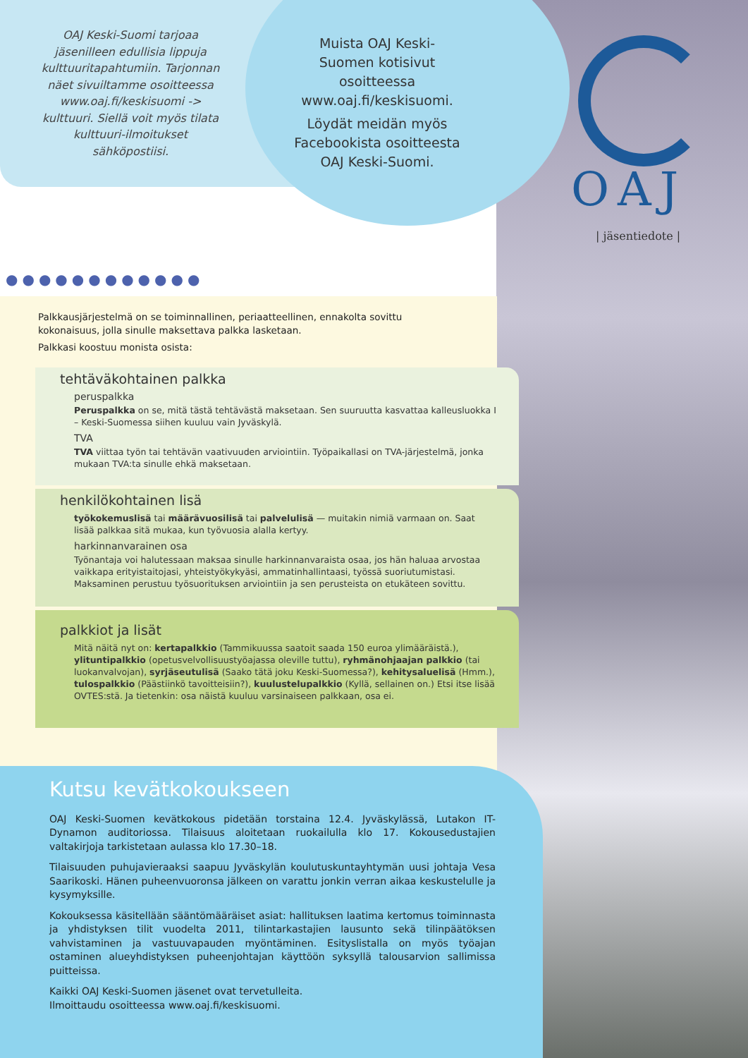OAJ Keski-Suomi tarjoaa jäsenilleen edullisia lippuja kulttuuritapahtumiin. Tarjonnan näet sivuiltamme osoitteessa www.oaj.fi/keskisuomi -> kulttuuri. Siellä voit myös tilata kulttuuri-ilmoitukset sähköpostiisi.
Muista OAJ Keski-Suomen kotisivut osoitteessa www.oaj.fi/keskisuomi.
Löydät meidän myös Facebookista osoitteesta OAJ Keski-Suomi.
OAJ
| jäsentiedote |
●●●●●●●●●●●●
Palkkausjärjestelmä on se toiminnallinen, periaatteellinen, ennakolta sovittu kokonaisuus, jolla sinulle maksettava palkka lasketaan.
Palkkasi koostuu monista osista:
tehtäväkohtainen palkka
peruspalkka
Peruspalkka on se, mitä tästä tehtävästä maksetaan. Sen suuruutta kasvattaa kalleusluokka I – Keski-Suomessa siihen kuuluu vain Jyväskylä.
TVA
TVA viittaa työn tai tehtävän vaativuuden arviointiin. Työpaikallasi on TVA-järjestelmä, jonka mukaan TVA:ta sinulle ehkä maksetaan.
henkilökohtainen lisä
työkokemuslisä tai määrävuosilisä tai palvelulisä — muitakin nimiä varmaan on. Saat lisää palkkaa sitä mukaa, kun työvuosia alalla kertyy.
harkinnanvarainen osa
Työnantaja voi halutessaan maksaa sinulle harkinnanvaraista osaa, jos hän haluaa arvostaa vaikkapa erityistaitojasi, yhteistyökykyäsi, ammatinhallintaasi, työssä suoriutumistasi. Maksaminen perustuu työsuorituksen arviointiin ja sen perusteista on etukäteen sovittu.
palkkiot ja lisät
Mitä näitä nyt on: kertapalkkio (Tammikuussa saatoit saada 150 euroa ylimääräistä.), ylituntipalkkio (opetusvelvollisuustyöajassa oleville tuttu), ryhmänohjaajan palkkio (tai luokanvalvojan), syrjäseutulisä (Saako tätä joku Keski-Suomessa?), kehitysaluelisä (Hmm.), tulospalkkio (Päästiinkö tavoitteisiin?), kuulustelupalkkio (Kyllä, sellainen on.) Etsi itse lisää OVTES:stä. Ja tietenkin: osa näistä kuuluu varsinaiseen palkkaan, osa ei.
Kutsu kevätkokoukseen
OAJ Keski-Suomen kevätkokous pidetään torstaina 12.4. Jyväskylässä, Lutakon IT-Dynamon auditoriossa. Tilaisuus aloitetaan ruokailulla klo 17. Kokousedustajien valtakirjoja tarkistetaan aulassa klo 17.30–18.
Tilaisuuden puhujavieraaksi saapuu Jyväskylän koulutuskuntayhtymän uusi johtaja Vesa Saarikoski. Hänen puheenvuoronsa jälkeen on varattu jonkin verran aikaa keskustelulle ja kysymyksille.
Kokouksessa käsitellään sääntömääräiset asiat: hallituksen laatima kertomus toiminnasta ja yhdistyksen tilit vuodelta 2011, tilintarkastajien lausunto sekä tilinpäätöksen vahvistaminen ja vastuuvapauden myöntäminen. Esityslistalla on myös työajan ostaminen alueyhdistyksen puheenjohtajan käyttöön syksyllä talousarvion sallimissa puitteissa.
Kaikki OAJ Keski-Suomen jäsenet ovat tervetulleita.
Ilmoittaudu osoitteessa www.oaj.fi/keskisuomi.